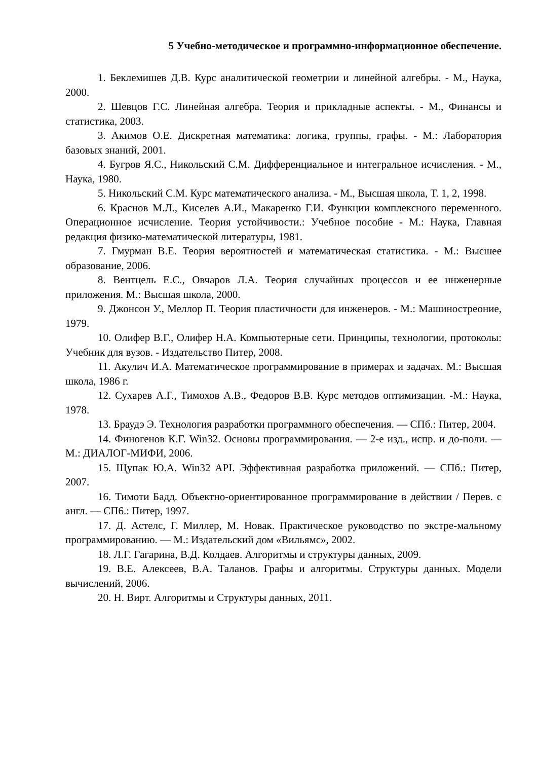5 Учебно-методическое и программно-информационное обеспечение.
1. Беклемишев Д.В. Курс аналитической геометрии и линейной алгебры. - М., Наука, 2000.
2. Шевцов Г.С. Линейная алгебра. Теория и прикладные аспекты. - М., Финансы и статистика, 2003.
3. Акимов О.Е. Дискретная математика: логика, группы, графы. - М.: Лаборатория базовых знаний, 2001.
4. Бугров Я.С., Никольский С.М. Дифференциальное и интегральное исчисления. - М., Наука, 1980.
5. Никольский С.М. Курс математического анализа. - М., Высшая школа, Т. 1, 2, 1998.
6. Краснов М.Л., Киселев А.И., Макаренко Г.И. Функции комплексного переменного. Операционное исчисление. Теория устойчивости.: Учебное пособие - М.: Наука, Главная редакция физико-математической литературы, 1981.
7. Гмурман В.Е. Теория вероятностей и математическая статистика. - М.: Высшее образование, 2006.
8. Вентцель Е.С., Овчаров Л.А. Теория случайных процессов и ее инженерные приложения. М.: Высшая школа, 2000.
9. Джонсон У., Меллор П. Теория пластичности для инженеров. - М.: Машиностреоние, 1979.
10. Олифер В.Г., Олифер Н.А. Компьютерные сети. Принципы, технологии, протоколы: Учебник для вузов. - Издательство Питер, 2008.
11. Акулич И.А. Математическое программирование в примерах и задачах. М.: Высшая школа, 1986 г.
12. Сухарев А.Г., Тимохов А.В., Федоров В.В. Курс методов оптимизации. -М.: Наука, 1978.
13. Браудэ Э. Технология разработки программного обеспечения. — СПб.: Питер, 2004.
14. Финогенов К.Г. Win32. Основы программирования. — 2-е изд., испр. и до-поли. — М.: ДИАЛОГ-МИФИ, 2006.
15. Щупак Ю.А. Win32 API. Эффективная разработка приложений. — СПб.: Питер, 2007.
16. Тимоти Бадд. Объектно-ориентированное программирование в действии / Перев. с англ. — СП6.: Питер, 1997.
17. Д. Астелс, Г. Миллер, М. Новак. Практическое руководство по экстре-мальному программированию. — М.: Издательский дом «Вильямс», 2002.
18. Л.Г. Гагарина, В.Д. Колдаев. Алгоритмы и структуры данных, 2009.
19. В.Е. Алексеев, В.А. Таланов. Графы и алгоритмы. Структуры данных. Модели вычислений, 2006.
20. Н. Вирт. Алгоритмы и Структуры данных, 2011.